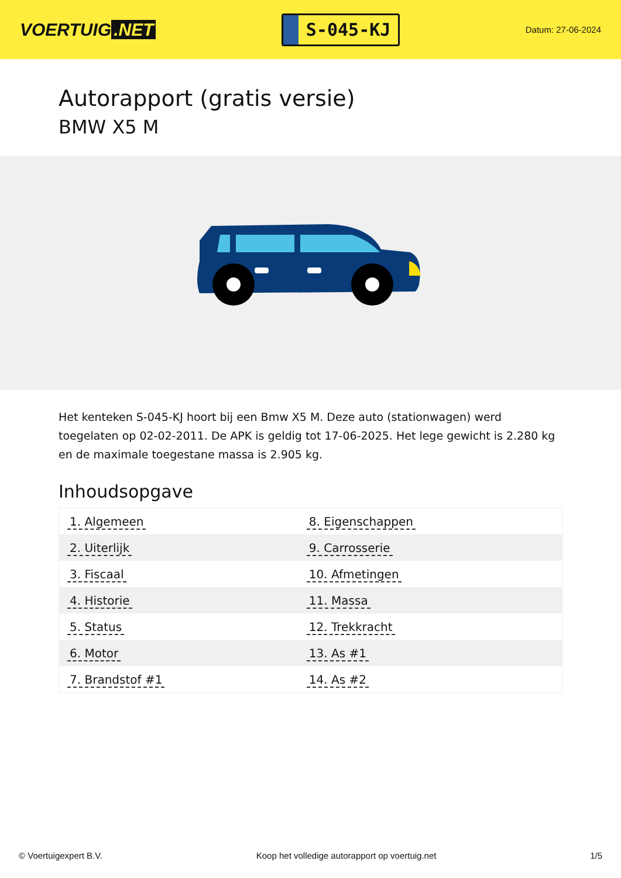VOERTUIG.NET
S-045-KJ
Datum: 27-06-2024
Autorapport (gratis versie)
BMW X5 M
Het kenteken S-045-KJ hoort bij een Bmw X5 M. Deze auto (stationwagen) werd toegelaten op 02-02-2011. De APK is geldig tot 17-06-2025. Het lege gewicht is 2.280 kg en de maximale toegestane massa is 2.905 kg.
Inhoudsopgave
| 1. Algemeen | 8. Eigenschappen |
| 2. Uiterlijk | 9. Carrosserie |
| 3. Fiscaal | 10. Afmetingen |
| 4. Historie | 11. Massa |
| 5. Status | 12. Trekkracht |
| 6. Motor | 13. As #1 |
| 7. Brandstof #1 | 14. As #2 |
© Voertuigexpert B.V. Koop het volledige autorapport op voertuig.net 1/5